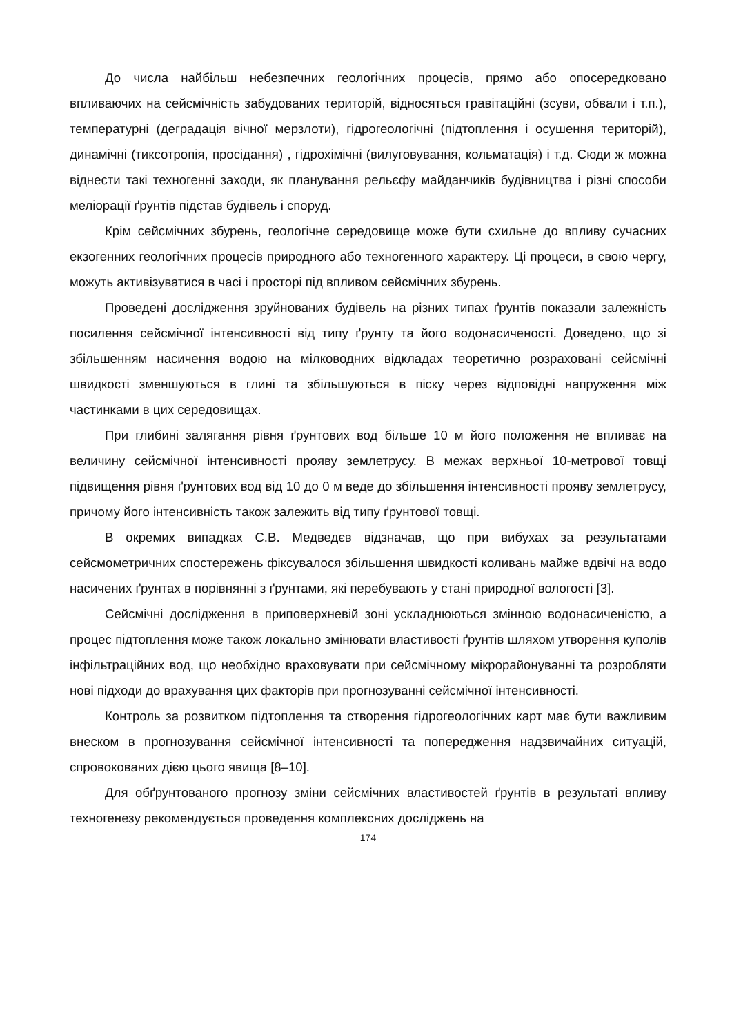До числа найбільш небезпечних геологічних процесів, прямо або опосередковано впливаючих на сейсмічність забудованих територій, відносяться гравітаційні (зсуви, обвали і т.п.), температурні (деградація вічної мерзлоти), гідрогеологічні (підтоплення і осушення територій), динамічні (тиксотропія, просідання) , гідрохімічні (вилуговування, кольматація) і т.д. Сюди ж можна віднести такі техногенні заходи, як планування рельєфу майданчиків будівництва і різні способи меліорації ґрунтів підстав будівель і споруд.
Крім сейсмічних збурень, геологічне середовище може бути схильне до впливу сучасних екзогенних геологічних процесів природного або техногенного характеру. Ці процеси, в свою чергу, можуть активізуватися в часі і просторі під впливом сейсмічних збурень.
Проведені дослідження зруйнованих будівель на різних типах ґрунтів показали залежність посилення сейсмічної інтенсивності від типу ґрунту та його водонасиченості. Доведено, що зі збільшенням насичення водою на мілководних відкладах теоретично розраховані сейсмічні швидкості зменшуються в глині та збільшуються в піску через відповідні напруження між частинками в цих середовищах.
При глибині залягання рівня ґрунтових вод більше 10 м його положення не впливає на величину сейсмічної інтенсивності прояву землетрусу. В межах верхньої 10-метрової товщі підвищення рівня ґрунтових вод від 10 до 0 м веде до збільшення інтенсивності прояву землетрусу, причому його інтенсивність також залежить від типу ґрунтової товщі.
В окремих випадках С.В. Медведєв відзначав, що при вибухах за результатами сейсмометричних спостережень фіксувалося збільшення швидкості коливань майже вдвічі на водо насичених ґрунтах в порівнянні з ґрунтами, які перебувають у стані природної вологості [3].
Сейсмічні дослідження в приповерхневій зоні ускладнюються змінною водонасиченістю, а процес підтоплення може також локально змінювати властивості ґрунтів шляхом утворення куполів інфільтраційних вод, що необхідно враховувати при сейсмічному мікрорайонуванні та розробляти нові підходи до врахування цих факторів при прогнозуванні сейсмічної інтенсивності.
Контроль за розвитком підтоплення та створення гідрогеологічних карт має бути важливим внеском в прогнозування сейсмічної інтенсивності та попередження надзвичайних ситуацій, спровокованих дією цього явища [8–10].
Для обґрунтованого прогнозу зміни сейсмічних властивостей ґрунтів в результаті впливу техногенезу рекомендується проведення комплексних досліджень на
174